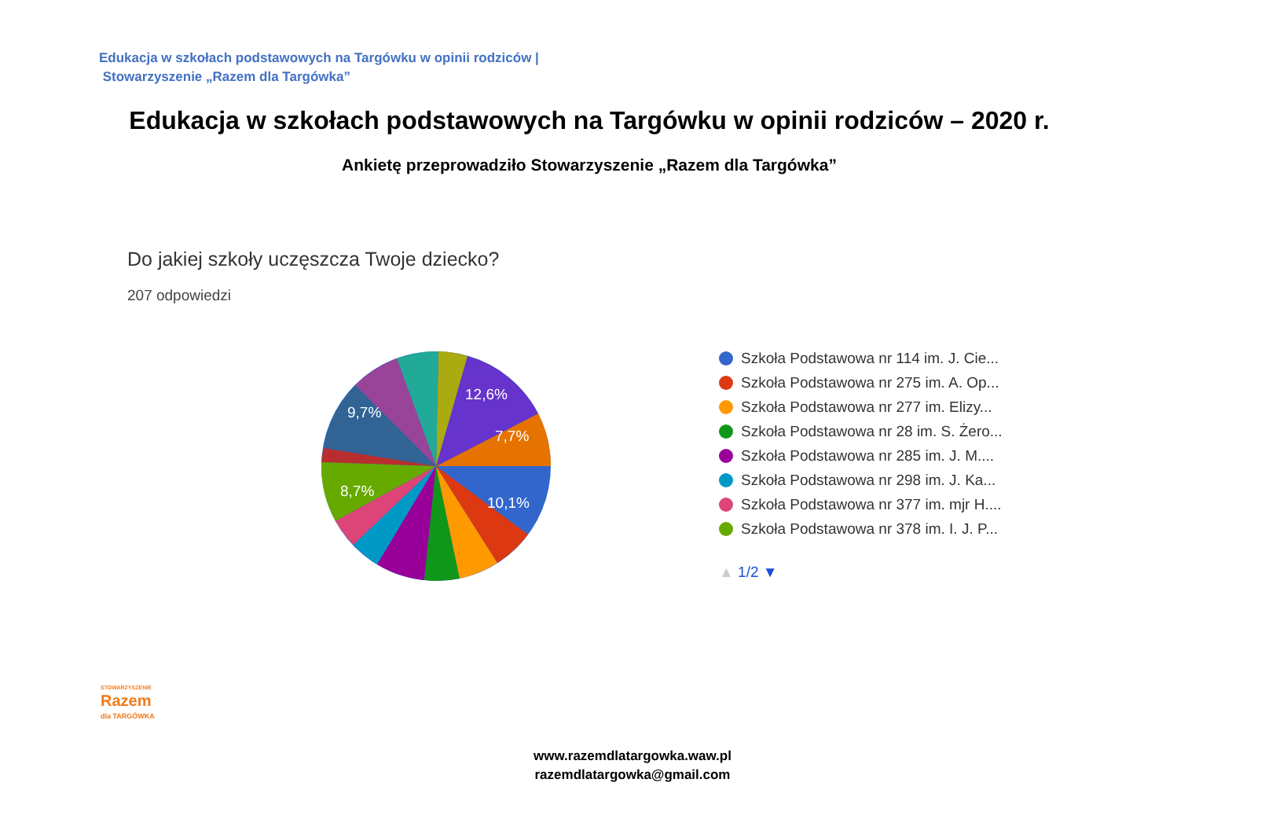Edukacja w szkołach podstawowych na Targówku w opinii rodziców |
Stowarzyszenie „Razem dla Targówka”
Edukacja w szkołach podstawowych na Targówku w opinii rodziców – 2020 r.
Ankietę przeprowadziło Stowarzyszenie „Razem dla Targówka”
Do jakiej szkoły uczęszcza Twoje dziecko?
207 odpowiedzi
12,6%
7,7%
9,7%
8,7%
10,1%
Szkoła Podstawowa nr 114 im. J. Cie...
Szkoła Podstawowa nr 275 im. A. Op...
Szkoła Podstawowa nr 277 im. Elizy...
Szkoła Podstawowa nr 28 im. S. Żero...
Szkoła Podstawowa nr 285 im. J. M....
Szkoła Podstawowa nr 298 im. J. Ka...
Szkoła Podstawowa nr 377 im. mjr H....
Szkoła Podstawowa nr 378 im. I. J. P...
▲ 1/2 ▼
STOWARZYSZENIE
Razem
dla TARGÓWKA
www.razemdlatargowka.waw.pl
razemdlatargowka@gmail.com